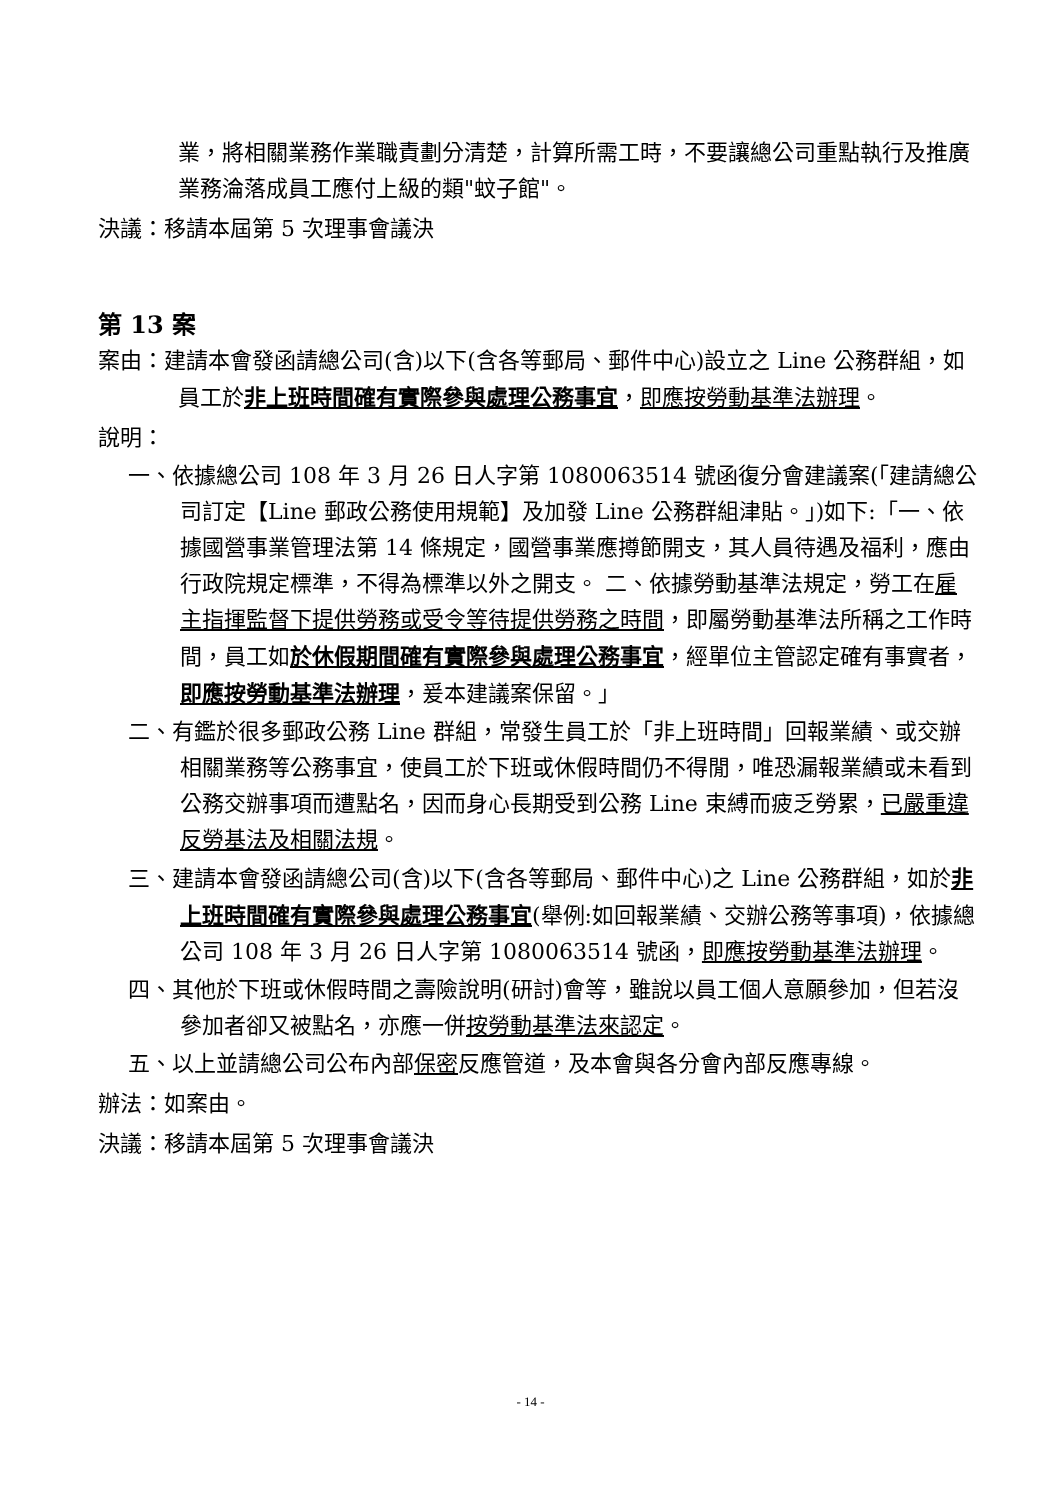業，將相關業務作業職責劃分清楚，計算所需工時，不要讓總公司重點執行及推廣業務淪落成員工應付上級的類"蚊子館"。
決議：移請本屆第 5 次理事會議決
第 13 案
案由：建請本會發函請總公司(含)以下(含各等郵局、郵件中心)設立之 Line 公務群組，如員工於非上班時間確有實際參與處理公務事宜，即應按勞動基準法辦理。
說明：
一、依據總公司 108 年 3 月 26 日人字第 1080063514 號函復分會建議案(「建請總公司訂定【Line 郵政公務使用規範】及加發 Line 公務群組津貼。」)如下:「一、依據國營事業管理法第 14 條規定，國營事業應撙節開支，其人員待遇及福利，應由行政院規定標準，不得為標準以外之開支。 二、依據勞動基準法規定，勞工在雇主指揮監督下提供勞務或受令等待提供勞務之時間，即屬勞動基準法所稱之工作時間，員工如於休假期間確有實際參與處理公務事宜，經單位主管認定確有事實者，即應按勞動基準法辦理，爰本建議案保留。」
二、有鑑於很多郵政公務 Line 群組，常發生員工於「非上班時間」回報業績、或交辦相關業務等公務事宜，使員工於下班或休假時間仍不得閒，唯恐漏報業績或未看到公務交辦事項而遭點名，因而身心長期受到公務 Line 束縛而疲乏勞累，已嚴重違反勞基法及相關法規。
三、建請本會發函請總公司(含)以下(含各等郵局、郵件中心)之 Line 公務群組，如於非上班時間確有實際參與處理公務事宜(舉例:如回報業績、交辦公務等事項)，依據總公司 108 年 3 月 26 日人字第 1080063514 號函，即應按勞動基準法辦理。
四、其他於下班或休假時間之壽險說明(研討)會等，雖說以員工個人意願參加，但若沒參加者卻又被點名，亦應一併按勞動基準法來認定。
五、以上並請總公司公布內部保密反應管道，及本會與各分會內部反應專線。
辦法：如案由。
決議：移請本屆第 5 次理事會議決
- 14 -